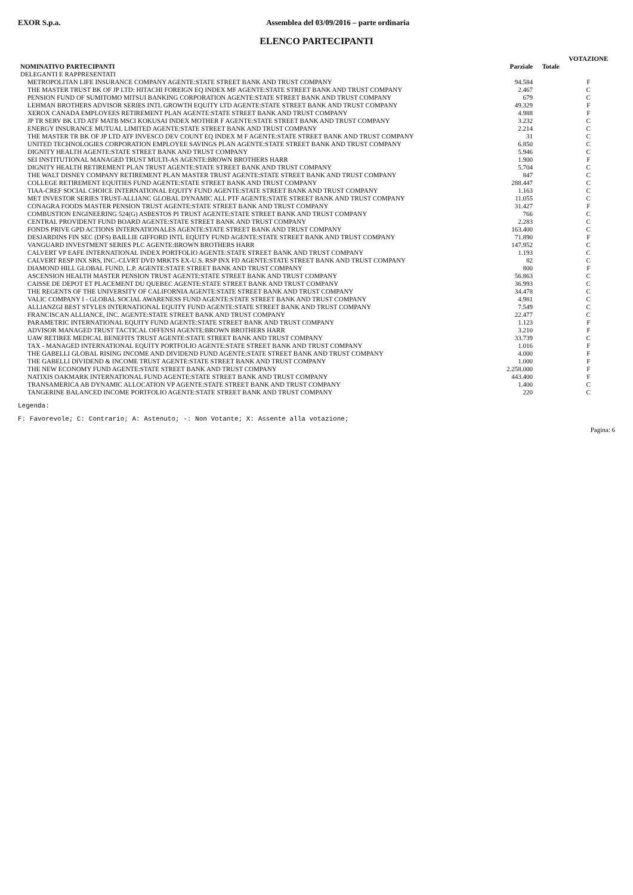EXOR S.p.a. Assemblea del 03/09/2016 – parte ordinaria
ELENCO PARTECIPANTI
| | | | VOTAZIONE |
| --- | --- | --- | --- |
| NOMINATIVO PARTECIPANTI | Parziale | Totale | |
| DELEGANTI E RAPPRESENTATI | | | |
| METROPOLITAN LIFE INSURANCE COMPANY AGENTE:STATE STREET BANK AND TRUST COMPANY | 94.584 | | F |
| THE MASTER TRUST BK OF JP LTD: HITACHI FOREIGN EQ INDEX MF AGENTE:STATE STREET BANK AND TRUST COMPANY | 2.467 | | C |
| PENSION FUND OF SUMITOMO MITSUI BANKING CORPORATION AGENTE:STATE STREET BANK AND TRUST COMPANY | 679 | | C |
| LEHMAN BROTHERS ADVISOR SERIES INTL GROWTH EQUITY LTD AGENTE:STATE STREET BANK AND TRUST COMPANY | 49.329 | | F |
| XEROX CANADA EMPLOYEES RETIREMENT PLAN AGENTE:STATE STREET BANK AND TRUST COMPANY | 4.988 | | F |
| JP TR SERV BK LTD ATF MATB MSCI KOKUSAI INDEX MOTHER F AGENTE:STATE STREET BANK AND TRUST COMPANY | 3.232 | | C |
| ENERGY INSURANCE MUTUAL LIMITED AGENTE:STATE STREET BANK AND TRUST COMPANY | 2.214 | | C |
| THE MASTER TR BK OF JP LTD ATF INVESCO DEV COUNT EQ INDEX M F AGENTE:STATE STREET BANK AND TRUST COMPANY | 31 | | C |
| UNITED TECHNOLOGIES CORPORATION EMPLOYEE SAVINGS PLAN AGENTE:STATE STREET BANK AND TRUST COMPANY | 6.850 | | C |
| DIGNITY HEALTH AGENTE:STATE STREET BANK AND TRUST COMPANY | 5.946 | | C |
| SEI INSTITUTIONAL MANAGED TRUST MULTI-AS AGENTE:BROWN BROTHERS HARR | 1.900 | | F |
| DIGNITY HEALTH RETIREMENT PLAN TRUST AGENTE:STATE STREET BANK AND TRUST COMPANY | 5.704 | | C |
| THE WALT DISNEY COMPANY RETIREMENT PLAN MASTER TRUST AGENTE:STATE STREET BANK AND TRUST COMPANY | 847 | | C |
| COLLEGE RETIREMENT EQUITIES FUND AGENTE:STATE STREET BANK AND TRUST COMPANY | 288.447 | | C |
| TIAA-CREF SOCIAL CHOICE INTERNATIONAL EQUITY FUND AGENTE:STATE STREET BANK AND TRUST COMPANY | 1.163 | | C |
| MET INVESTOR SERIES TRUST-ALLIANC GLOBAL DYNAMIC ALL PTF AGENTE:STATE STREET BANK AND TRUST COMPANY | 11.055 | | C |
| CONAGRA FOODS MASTER PENSION TRUST AGENTE:STATE STREET BANK AND TRUST COMPANY | 31.427 | | F |
| COMBUSTION ENGINEERING 524(G) ASBESTOS PI TRUST AGENTE:STATE STREET BANK AND TRUST COMPANY | 766 | | C |
| CENTRAL PROVIDENT FUND BOARD AGENTE:STATE STREET BANK AND TRUST COMPANY | 2.283 | | C |
| FONDS PRIVE GPD ACTIONS INTERNATIONALES AGENTE:STATE STREET BANK AND TRUST COMPANY | 163.400 | | C |
| DESJARDINS FIN SEC (DFS) BAILLIE GIFFORD INTL EQUITY FUND AGENTE:STATE STREET BANK AND TRUST COMPANY | 71.890 | | F |
| VANGUARD INVESTMENT SERIES PLC AGENTE:BROWN BROTHERS HARR | 147.952 | | C |
| CALVERT VP EAFE INTERNATIONAL INDEX PORTFOLIO AGENTE:STATE STREET BANK AND TRUST COMPANY | 1.193 | | C |
| CALVERT RESP INX SRS, INC.-CLVRT DVD MRKTS EX-U.S. RSP INX FD AGENTE:STATE STREET BANK AND TRUST COMPANY | 82 | | C |
| DIAMOND HILL GLOBAL FUND, L.P. AGENTE:STATE STREET BANK AND TRUST COMPANY | 800 | | F |
| ASCENSION HEALTH MASTER PENSION TRUST AGENTE:STATE STREET BANK AND TRUST COMPANY | 56.863 | | C |
| CAISSE DE DEPOT ET PLACEMENT DU QUEBEC AGENTE:STATE STREET BANK AND TRUST COMPANY | 36.993 | | C |
| THE REGENTS OF THE UNIVERSITY OF CALIFORNIA AGENTE:STATE STREET BANK AND TRUST COMPANY | 34.478 | | C |
| VALIC COMPANY I - GLOBAL SOCIAL AWARENESS FUND AGENTE:STATE STREET BANK AND TRUST COMPANY | 4.981 | | C |
| ALLIANZGI BEST STYLES INTERNATIONAL EQUITY FUND AGENTE:STATE STREET BANK AND TRUST COMPANY | 7.549 | | C |
| FRANCISCAN ALLIANCE, INC. AGENTE:STATE STREET BANK AND TRUST COMPANY | 22.477 | | C |
| PARAMETRIC INTERNATIONAL EQUITY FUND AGENTE:STATE STREET BANK AND TRUST COMPANY | 1.123 | | F |
| ADVISOR MANAGED TRUST TACTICAL OFFENSI AGENTE:BROWN BROTHERS HARR | 3.210 | | F |
| UAW RETIREE MEDICAL BENEFITS TRUST AGENTE:STATE STREET BANK AND TRUST COMPANY | 33.739 | | C |
| TAX - MANAGED INTERNATIONAL EQUITY PORTFOLIO AGENTE:STATE STREET BANK AND TRUST COMPANY | 1.016 | | F |
| THE GABELLI GLOBAL RISING INCOME AND DIVIDEND FUND AGENTE:STATE STREET BANK AND TRUST COMPANY | 4.000 | | F |
| THE GABELLI DIVIDEND & INCOME TRUST AGENTE:STATE STREET BANK AND TRUST COMPANY | 1.000 | | F |
| THE NEW ECONOMY FUND AGENTE:STATE STREET BANK AND TRUST COMPANY | 2.258.000 | | F |
| NATIXIS OAKMARK INTERNATIONAL FUND AGENTE:STATE STREET BANK AND TRUST COMPANY | 443.400 | | F |
| TRANSAMERICA AB DYNAMIC ALLOCATION VP AGENTE:STATE STREET BANK AND TRUST COMPANY | 1.400 | | C |
| TANGERINE BALANCED INCOME PORTFOLIO AGENTE:STATE STREET BANK AND TRUST COMPANY | 220 | | C |
Legenda:
F: Favorevole; C: Contrario; A: Astenuto; -: Non Votante; X: Assente alla votazione;
Pagina: 6